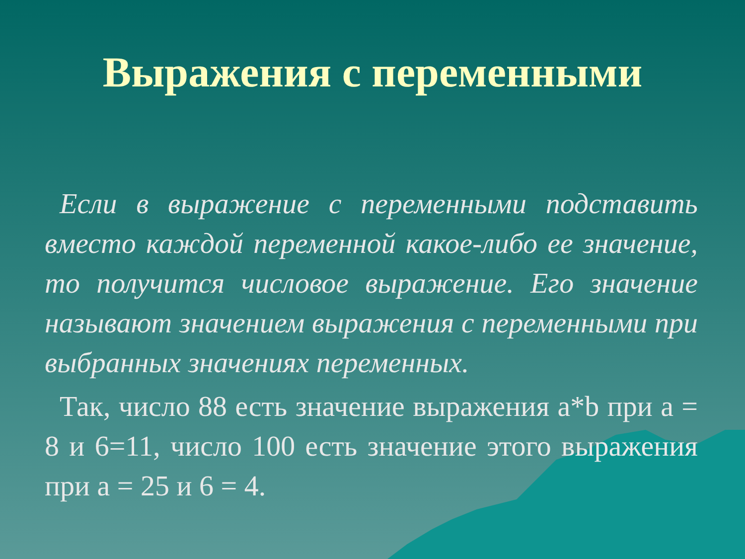Выражения с переменными
Если в выражение с переменными подставить вместо каждой переменной какое-либо ее значение, то получится числовое выражение. Его значение называют значением выражения с переменными при выбранных значениях переменных.
Так, число 88 есть значение выражения a*b при а = 8 и 6=11, число 100 есть значение этого выражения при а = 25 и 6 = 4.